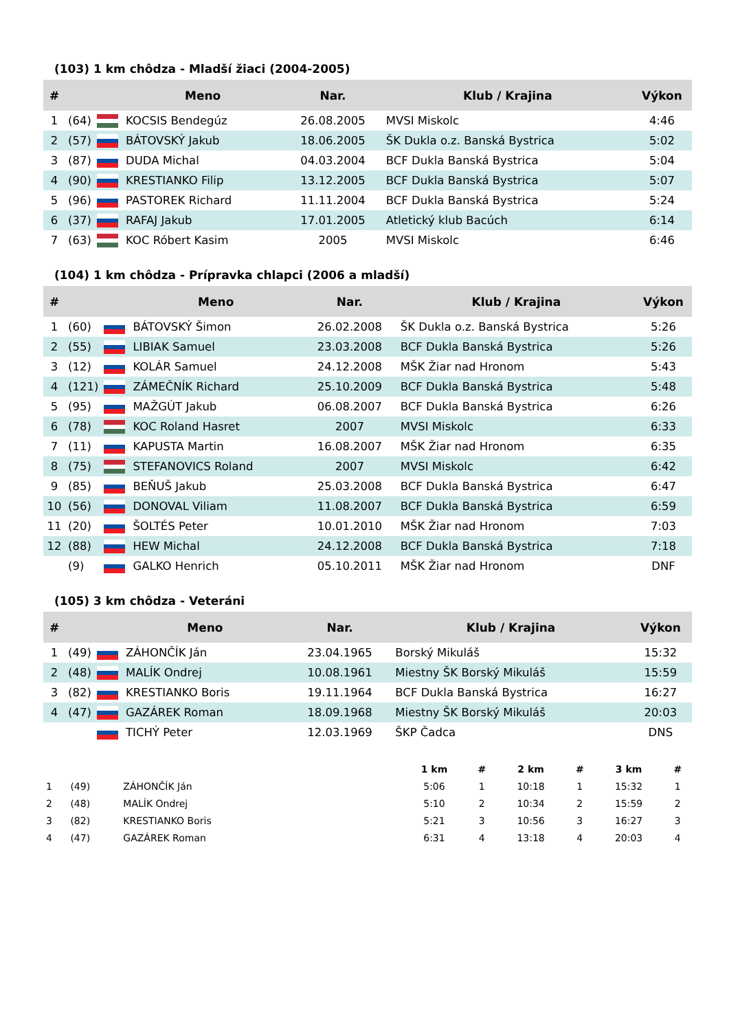(103) 1 km chôdza - Mladší žiaci (2004-2005)
| # | | | Meno | Nar. | Klub / Krajina | Výkon |
| --- | --- | --- | --- | --- | --- | --- |
| 1 | (64) | | KOCSIS Bendegúz | 26.08.2005 | MVSI Miskolc | 4:46 |
| 2 | (57) | | BÁTOVSKÝ Jakub | 18.06.2005 | ŠK Dukla o.z. Banská Bystrica | 5:02 |
| 3 | (87) | | DUDA Michal | 04.03.2004 | BCF Dukla Banská Bystrica | 5:04 |
| 4 | (90) | | KRESTIANKO Filip | 13.12.2005 | BCF Dukla Banská Bystrica | 5:07 |
| 5 | (96) | | PASTOREK Richard | 11.11.2004 | BCF Dukla Banská Bystrica | 5:24 |
| 6 | (37) | | RAFAJ Jakub | 17.01.2005 | Atletický klub Bacúch | 6:14 |
| 7 | (63) | | KOC Róbert Kasim | 2005 | MVSI Miskolc | 6:46 |
(104) 1 km chôdza - Prípravka chlapci (2006 a mladší)
| # | | | Meno | Nar. | Klub / Krajina | Výkon |
| --- | --- | --- | --- | --- | --- | --- |
| 1 | (60) | | BÁTOVSKÝ Šimon | 26.02.2008 | ŠK Dukla o.z. Banská Bystrica | 5:26 |
| 2 | (55) | | LIBIAK Samuel | 23.03.2008 | BCF Dukla Banská Bystrica | 5:26 |
| 3 | (12) | | KOLÁR Samuel | 24.12.2008 | MŠK Žiar nad Hronom | 5:43 |
| 4 | (121) | | ZÁMEČNÍK Richard | 25.10.2009 | BCF Dukla Banská Bystrica | 5:48 |
| 5 | (95) | | MAŽGÚT Jakub | 06.08.2007 | BCF Dukla Banská Bystrica | 6:26 |
| 6 | (78) | | KOC Roland Hasret | 2007 | MVSI Miskolc | 6:33 |
| 7 | (11) | | KAPUSTA Martin | 16.08.2007 | MŠK Žiar nad Hronom | 6:35 |
| 8 | (75) | | STEFANOVICS Roland | 2007 | MVSI Miskolc | 6:42 |
| 9 | (85) | | BEŇUŠ Jakub | 25.03.2008 | BCF Dukla Banská Bystrica | 6:47 |
| 10 | (56) | | DONOVAL Viliam | 11.08.2007 | BCF Dukla Banská Bystrica | 6:59 |
| 11 | (20) | | ŠOLTÉS Peter | 10.01.2010 | MŠK Žiar nad Hronom | 7:03 |
| 12 | (88) | | HEW Michal | 24.12.2008 | BCF Dukla Banská Bystrica | 7:18 |
| | (9) | | GALKO Henrich | 05.10.2011 | MŠK Žiar nad Hronom | DNF |
(105) 3 km chôdza - Veteráni
| # | | | Meno | Nar. | Klub / Krajina | Výkon |
| --- | --- | --- | --- | --- | --- | --- |
| 1 | (49) | | ZÁHONČÍK Ján | 23.04.1965 | Borský Mikuláš | 15:32 |
| 2 | (48) | | MALÍK Ondrej | 10.08.1961 | Miestny ŠK Borský Mikuláš | 15:59 |
| 3 | (82) | | KRESTIANKO Boris | 19.11.1964 | BCF Dukla Banská Bystrica | 16:27 |
| 4 | (47) | | GAZÁREK Roman | 18.09.1968 | Miestny ŠK Borský Mikuláš | 20:03 |
| | | | TICHÝ Peter | 12.03.1969 | ŠKP Čadca | DNS |
| | | | 1 km | # | 2 km | # | 3 km | # |
| --- | --- | --- | --- | --- | --- | --- | --- | --- |
| 1 | (49) | ZÁHONČÍK Ján | 5:06 | 1 | 10:18 | 1 | 15:32 | 1 |
| 2 | (48) | MALÍK Ondrej | 5:10 | 2 | 10:34 | 2 | 15:59 | 2 |
| 3 | (82) | KRESTIANKO Boris | 5:21 | 3 | 10:56 | 3 | 16:27 | 3 |
| 4 | (47) | GAZÁREK Roman | 6:31 | 4 | 13:18 | 4 | 20:03 | 4 |